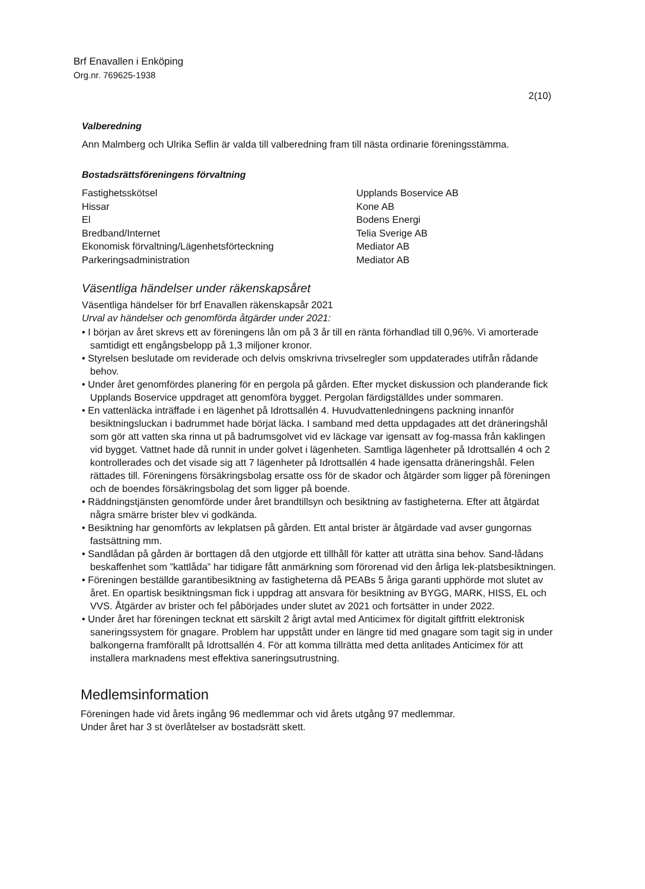Brf Enavallen i Enköping
Org.nr. 769625-1938
2(10)
Valberedning
Ann Malmberg och Ulrika Seflin är valda till valberedning fram till nästa ordinarie föreningsstämma.
Bostadsrättsföreningens förvaltning
| Fastighetsskötsel | Upplands Boservice AB |
| Hissar | Kone AB |
| El | Bodens Energi |
| Bredband/Internet | Telia Sverige AB |
| Ekonomisk förvaltning/Lägenhetsförteckning | Mediator AB |
| Parkeringsadministration | Mediator AB |
Väsentliga händelser under räkenskapsåret
Väsentliga händelser för brf Enavallen räkenskapsår 2021
Urval av händelser och genomförda åtgärder under 2021:
• I början av året skrevs ett av föreningens lån om på 3 år till en ränta förhandlad till 0,96%. Vi amorterade samtidigt ett engångsbelopp på 1,3 miljoner kronor.
• Styrelsen beslutade om reviderade och delvis omskrivna trivselregler som uppdaterades utifrån rådande behov.
• Under året genomfördes planering för en pergola på gården. Efter mycket diskussion och planderande fick Upplands Boservice uppdraget att genomföra bygget. Pergolan färdigställdes under sommaren.
• En vattenläcka inträffade i en lägenhet på Idrottsallén 4. Huvudvattenledningens packning innanför besiktningsluckan i badrummet hade börjat läcka. I samband med detta uppdagades att det dräneringshål som gör att vatten ska rinna ut på badrumsgolvet vid ev läckage var igensatt av fog-massa från kaklingen vid bygget. Vattnet hade då runnit in under golvet i lägenheten. Samtliga lägenheter på Idrottsallén 4 och 2 kontrollerades och det visade sig att 7 lägenheter på Idrottsallén 4 hade igensatta dräneringshål. Felen rättades till. Föreningens försäkringsbolag ersatte oss för de skador och åtgärder som ligger på föreningen och de boendes försäkringsbolag det som ligger på boende.
• Räddningstjänsten genomförde under året brandtillsyn och besiktning av fastigheterna. Efter att åtgärdat några smärre brister blev vi godkända.
• Besiktning har genomförts av lekplatsen på gården. Ett antal brister är åtgärdade vad avser gungornas fastsättning mm.
• Sandlådan på gården är borttagen då den utgjorde ett tillhåll för katter att uträtta sina behov. Sand-lådans beskaffenhet som ”kattlåda” har tidigare fått anmärkning som förorenad vid den årliga lek-platsbesiktningen.
• Föreningen beställde garantibesiktning av fastigheterna då PEABs 5 åriga garanti upphörde mot slutet av året. En opartisk besiktningsman fick i uppdrag att ansvara för besiktning av BYGG, MARK, HISS, EL och VVS. Åtgärder av brister och fel påbörjades under slutet av 2021 och fortsätter in under 2022.
• Under året har föreningen tecknat ett särskilt 2 årigt avtal med Anticimex för digitalt giftfritt elektronisk saneringssystem för gnagare. Problem har uppstått under en längre tid med gnagare som tagit sig in under balkongerna framförallt på Idrottsallén 4. För att komma tillrätta med detta anlitades Anticimex för att installera marknadens mest effektiva saneringsutrustning.
Medlemsinformation
Föreningen hade vid årets ingång 96 medlemmar och vid årets utgång 97 medlemmar.
Under året har 3 st överlåtelser av bostadsrätt skett.